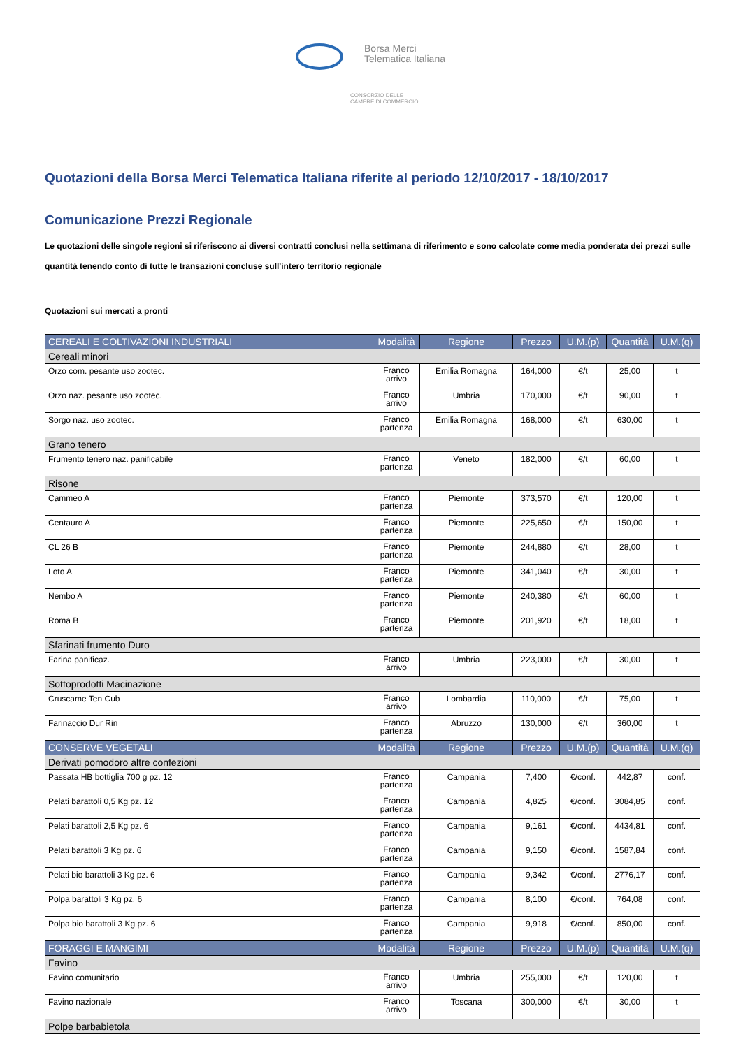Borsa Merci
Telematica Italiana
CONSORZIO DELLE
CAMERE DI COMMERCIO
Quotazioni della Borsa Merci Telematica Italiana riferite al periodo 12/10/2017 - 18/10/2017
Comunicazione Prezzi Regionale
Le quotazioni delle singole regioni si riferiscono ai diversi contratti conclusi nella settimana di riferimento e sono calcolate come media ponderata dei prezzi sulle quantità tenendo conto di tutte le transazioni concluse sull'intero territorio regionale
Quotazioni sui mercati a pronti
| CEREALI E COLTIVAZIONI INDUSTRIALI | Modalità | Regione | Prezzo | U.M.(p) | Quantità | U.M.(q) |
| --- | --- | --- | --- | --- | --- | --- |
| Cereali minori | | | | | | |
| Orzo com. pesante uso zootec. | Franco arrivo | Emilia Romagna | 164,000 | €/t | 25,00 | t |
| Orzo naz. pesante uso zootec. | Franco arrivo | Umbria | 170,000 | €/t | 90,00 | t |
| Sorgo naz. uso zootec. | Franco partenza | Emilia Romagna | 168,000 | €/t | 630,00 | t |
| Grano tenero | | | | | | |
| Frumento tenero naz. panificabile | Franco partenza | Veneto | 182,000 | €/t | 60,00 | t |
| Risone | | | | | | |
| Cammeo A | Franco partenza | Piemonte | 373,570 | €/t | 120,00 | t |
| Centauro A | Franco partenza | Piemonte | 225,650 | €/t | 150,00 | t |
| CL 26 B | Franco partenza | Piemonte | 244,880 | €/t | 28,00 | t |
| Loto A | Franco partenza | Piemonte | 341,040 | €/t | 30,00 | t |
| Nembo A | Franco partenza | Piemonte | 240,380 | €/t | 60,00 | t |
| Roma B | Franco partenza | Piemonte | 201,920 | €/t | 18,00 | t |
| Sfarinati frumento Duro | | | | | | |
| Farina panificaz. | Franco arrivo | Umbria | 223,000 | €/t | 30,00 | t |
| Sottoprodotti Macinazione | | | | | | |
| Cruscame Ten Cub | Franco arrivo | Lombardia | 110,000 | €/t | 75,00 | t |
| Farinaccio Dur Rin | Franco partenza | Abruzzo | 130,000 | €/t | 360,00 | t |
| CONSERVE VEGETALI | Modalità | Regione | Prezzo | U.M.(p) | Quantità | U.M.(q) |
| Derivati pomodoro altre confezioni | | | | | | |
| Passata HB bottiglia 700 g pz. 12 | Franco partenza | Campania | 7,400 | €/conf. | 442,87 | conf. |
| Pelati barattoli 0,5 Kg pz. 12 | Franco partenza | Campania | 4,825 | €/conf. | 3084,85 | conf. |
| Pelati barattoli 2,5 Kg pz. 6 | Franco partenza | Campania | 9,161 | €/conf. | 4434,81 | conf. |
| Pelati barattoli 3 Kg pz. 6 | Franco partenza | Campania | 9,150 | €/conf. | 1587,84 | conf. |
| Pelati bio barattoli 3 Kg pz. 6 | Franco partenza | Campania | 9,342 | €/conf. | 2776,17 | conf. |
| Polpa barattoli 3 Kg pz. 6 | Franco partenza | Campania | 8,100 | €/conf. | 764,08 | conf. |
| Polpa bio barattoli 3 Kg pz. 6 | Franco partenza | Campania | 9,918 | €/conf. | 850,00 | conf. |
| FORAGGI E MANGIMI | Modalità | Regione | Prezzo | U.M.(p) | Quantità | U.M.(q) |
| Favino | | | | | | |
| Favino comunitario | Franco arrivo | Umbria | 255,000 | €/t | 120,00 | t |
| Favino nazionale | Franco arrivo | Toscana | 300,000 | €/t | 30,00 | t |
| Polpe barbabietola | | | | | | |